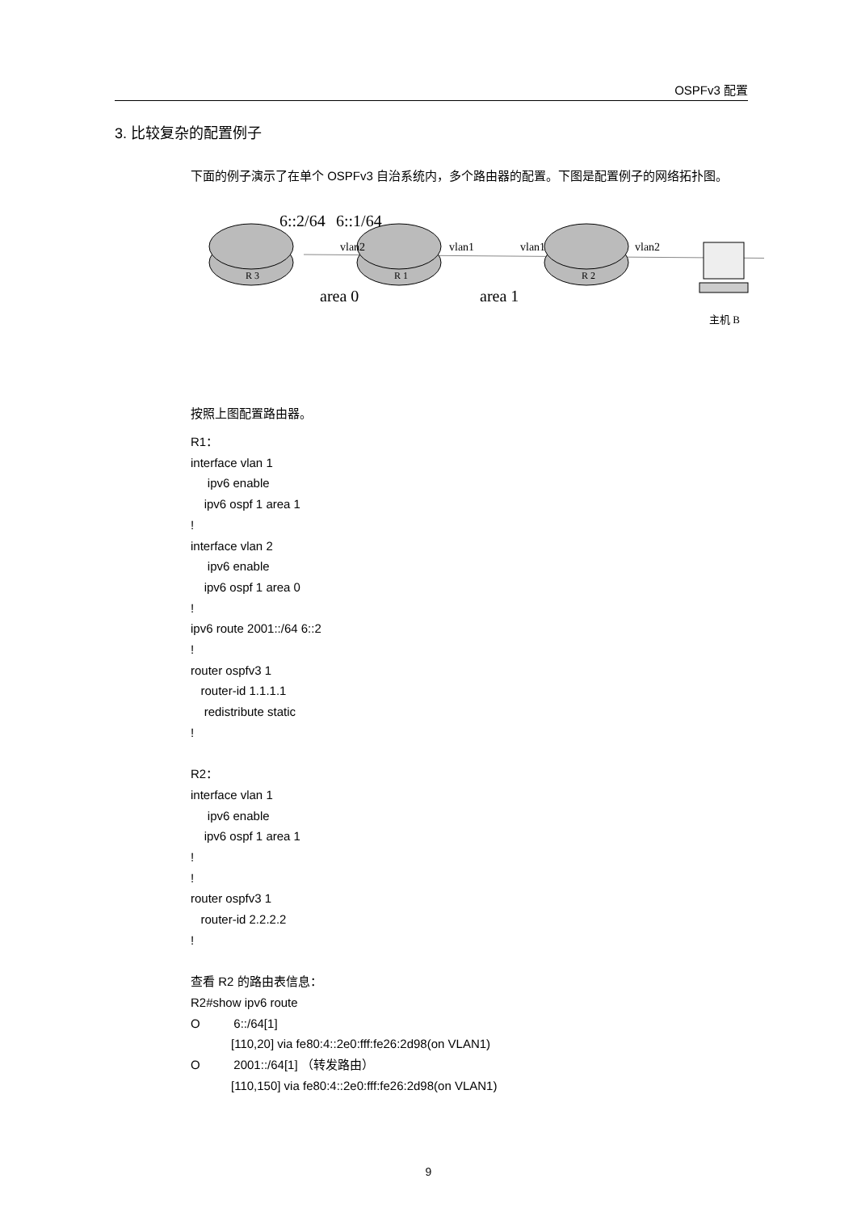OSPFv3 配置
3. 比较复杂的配置例子
下面的例子演示了在单个 OSPFv3 自治系统内，多个路由器的配置。下图是配置例子的网络拓扑图。
6::2/64
6::1/64
vlan2
vlan1
vlan1
vlan2
R 3
R 1
R 2
area 0
area 1
主机 B
按照上图配置路由器。
R1：
interface vlan 1
ipv6 enable
ipv6 ospf 1 area 1
!
interface vlan 2
ipv6 enable
ipv6 ospf 1 area 0
!
ipv6 route 2001::/64 6::2
!
router ospfv3 1
router-id 1.1.1.1
redistribute static
!
R2：
interface vlan 1
ipv6 enable
ipv6 ospf 1 area 1
!
!
router ospfv3 1
router-id 2.2.2.2
!
查看 R2 的路由表信息：
R2#show ipv6 route
O 6::/64[1]
[110,20] via fe80:4::2e0:fff:fe26:2d98(on VLAN1)
O 2001::/64[1] （转发路由）
[110,150] via fe80:4::2e0:fff:fe26:2d98(on VLAN1)
9